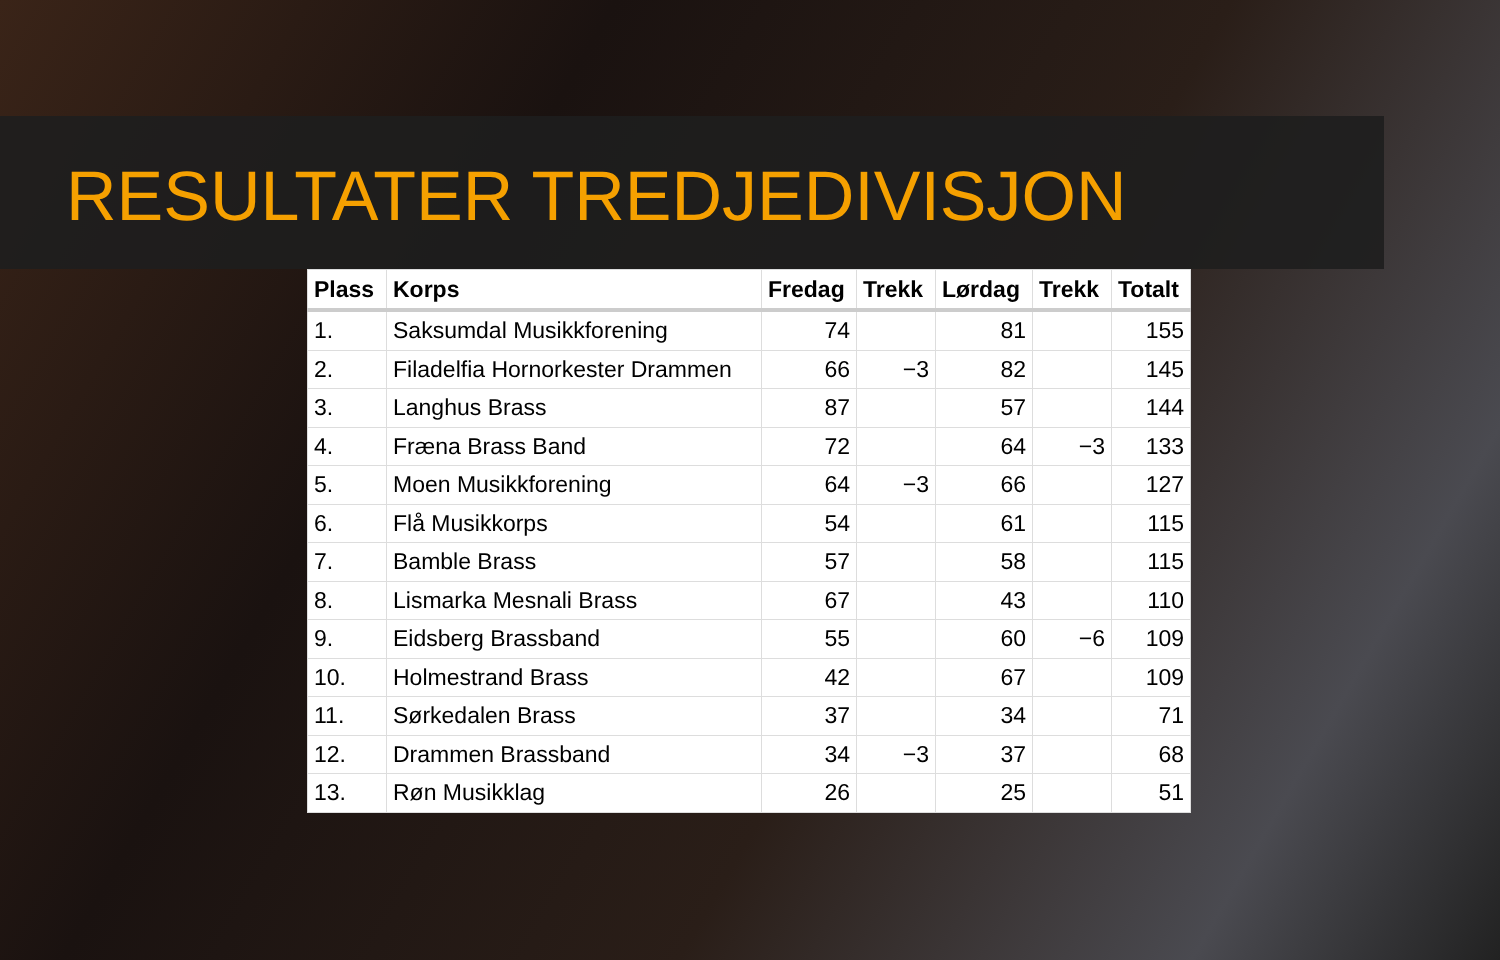RESULTATER TREDJEDIVISJON
| Plass | Korps | Fredag | Trekk | Lørdag | Trekk | Totalt |
| --- | --- | --- | --- | --- | --- | --- |
| 1. | Saksumdal Musikkforening | 74 | | 81 | | 155 |
| 2. | Filadelfia Hornorkester Drammen | 66 | −3 | 82 | | 145 |
| 3. | Langhus Brass | 87 | | 57 | | 144 |
| 4. | Fræna Brass Band | 72 | | 64 | −3 | 133 |
| 5. | Moen Musikkforening | 64 | −3 | 66 | | 127 |
| 6. | Flå Musikkorps | 54 | | 61 | | 115 |
| 7. | Bamble Brass | 57 | | 58 | | 115 |
| 8. | Lismarka Mesnali Brass | 67 | | 43 | | 110 |
| 9. | Eidsberg Brassband | 55 | | 60 | −6 | 109 |
| 10. | Holmestrand Brass | 42 | | 67 | | 109 |
| 11. | Sørkedalen Brass | 37 | | 34 | | 71 |
| 12. | Drammen Brassband | 34 | −3 | 37 | | 68 |
| 13. | Røn Musikklag | 26 | | 25 | | 51 |